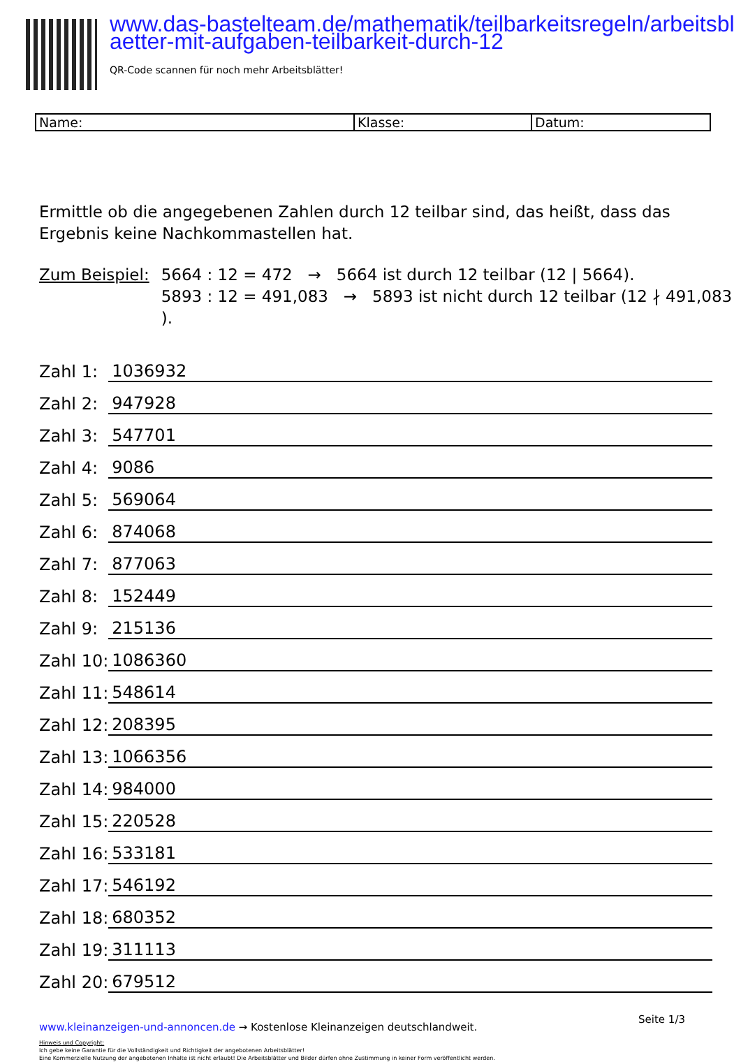www.das-bastelteam.de/mathematik/teilbarkeitsregeln/arbeitsblaetter-mit-aufgaben-teilbarkeit-durch-12
QR-Code scannen für noch mehr Arbeitsblätter!
| Name: | Klasse: | Datum: |
Ermittle ob die angegebenen Zahlen durch 12 teilbar sind, das heißt, dass das
Ergebnis keine Nachkommastellen hat.
Zum Beispiel:
5664 : 12 = 472 → 5664 ist durch 12 teilbar (12 | 5664).
5893 : 12 = 491,083 → 5893 ist nicht durch 12 teilbar (12 ∤ 491,083 ).
| Zahl 1: | 1036932 |
| Zahl 2: | 947928 |
| Zahl 3: | 547701 |
| Zahl 4: | 9086 |
| Zahl 5: | 569064 |
| Zahl 6: | 874068 |
| Zahl 7: | 877063 |
| Zahl 8: | 152449 |
| Zahl 9: | 215136 |
| Zahl 10: | 1086360 |
| Zahl 11: | 548614 |
| Zahl 12: | 208395 |
| Zahl 13: | 1066356 |
| Zahl 14: | 984000 |
| Zahl 15: | 220528 |
| Zahl 16: | 533181 |
| Zahl 17: | 546192 |
| Zahl 18: | 680352 |
| Zahl 19: | 311113 |
| Zahl 20: | 679512 |
www.kleinanzeigen-und-annoncen.de → Kostenlose Kleinanzeigen deutschlandweit.
Hinweis und Copyright:
Ich gebe keine Garantie für die Vollständigkeit und Richtigkeit der angebotenen Arbeitsblätter!
Eine Kommerzielle Nutzung der angebotenen Inhalte ist nicht erlaubt! Die Arbeitsblätter und Bilder dürfen ohne Zustimmung in keiner Form veröffentlicht werden.
Seite 1/3